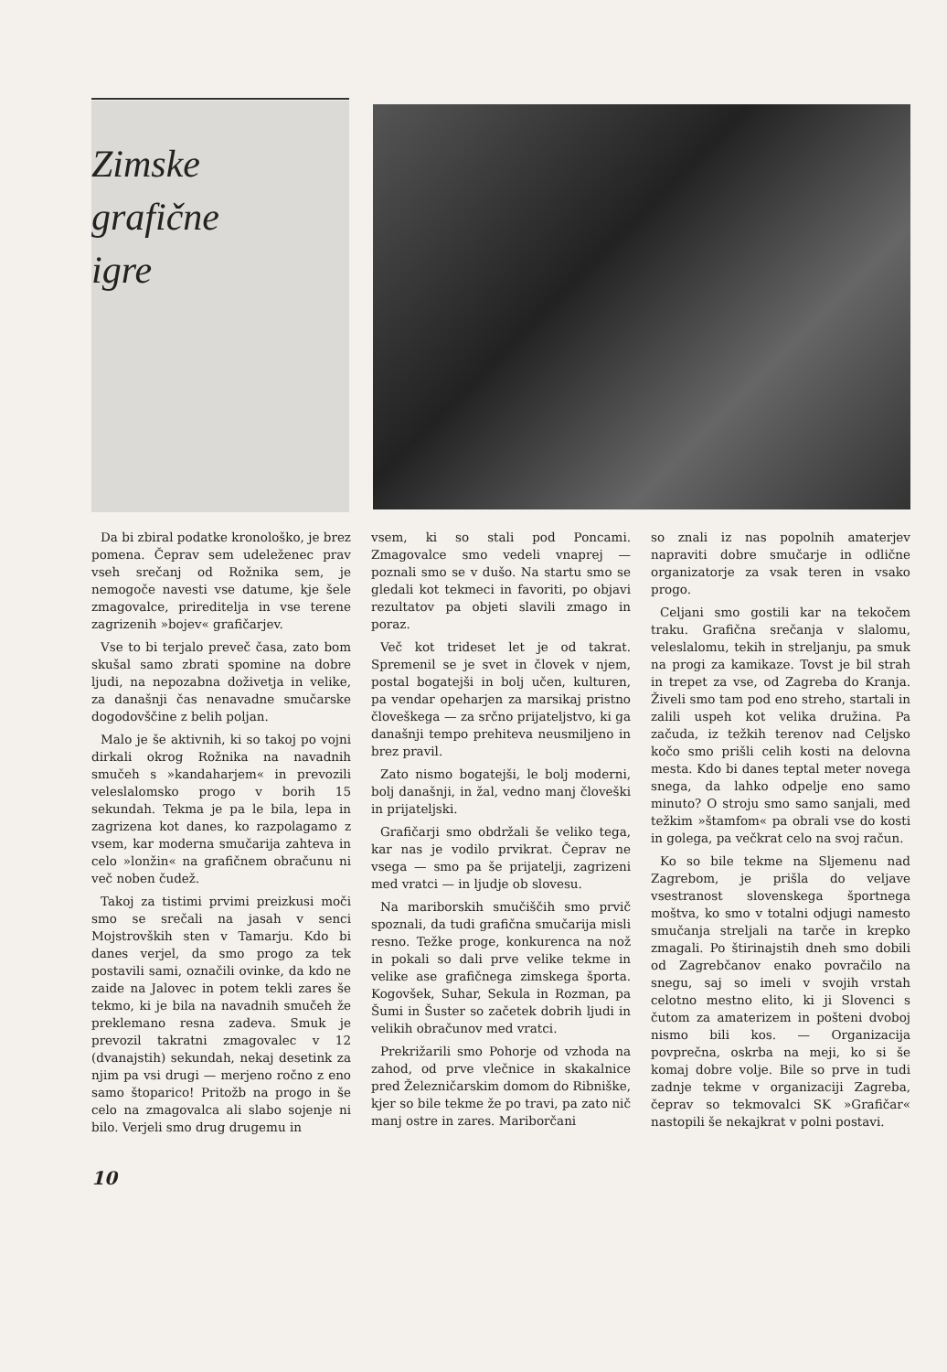Zimske
grafične
igre
Da bi zbiral podatke kronološko, je brez pomena. Čeprav sem udeleženec prav vseh srečanj od Rožnika sem, je nemogoče navesti vse datume, kje šele zmagovalce, prireditelja in vse terene zagrizenih »bojev« grafičarjev.
Vse to bi terjalo preveč časa, zato bom skušal samo zbrati spomine na dobre ljudi, na nepozabna doživetja in velike, za današnji čas nenavadne smučarske dogodovščine z belih poljan.
Malo je še aktivnih, ki so takoj po vojni dirkali okrog Rožnika na navadnih smučeh s »kandaharjem« in prevozili veleslalomsko progo v borih 15 sekundah. Tekma je pa le bila, lepa in zagrizena kot danes, ko razpolagamo z vsem, kar moderna smučarija zahteva in celo »lonžin« na grafičnem obračunu ni več noben čudež.
Takoj za tistimi prvimi preizkusi moči smo se srečali na jasah v senci Mojstrovških sten v Tamarju. Kdo bi danes verjel, da smo progo za tek postavili sami, označili ovinke, da kdo ne zaide na Jalovec in potem tekli zares še tekmo, ki je bila na navadnih smučeh že preklemano resna zadeva. Smuk je prevozil takratni zmagovalec v 12 (dvanajstih) sekundah, nekaj desetink za njim pa vsi drugi — merjeno ročno z eno samo štoparico! Pritožb na progo in še celo na zmagovalca ali slabo sojenje ni bilo. Verjeli smo drug drugemu in
vsem, ki so stali pod Poncami. Zmagovalce smo vedeli vnaprej — poznali smo se v dušo. Na startu smo se gledali kot tekmeci in favoriti, po objavi rezultatov pa objeti slavili zmago in poraz.
Več kot trideset let je od takrat. Spremenil se je svet in človek v njem, postal bogatejši in bolj učen, kulturen, pa vendar opeharjen za marsikaj pristno človeškega — za srčno prijateljstvo, ki ga današnji tempo prehiteva neusmiljeno in brez pravil.
Zato nismo bogatejši, le bolj moderni, bolj današnji, in žal, vedno manj človeški in prijateljski.
Grafičarji smo obdržali še veliko tega, kar nas je vodilo prvikrat. Čeprav ne vsega — smo pa še prijatelji, zagrizeni med vratci — in ljudje ob slovesu.
Na mariborskih smučiščih smo prvič spoznali, da tudi grafična smučarija misli resno. Težke proge, konkurenca na nož in pokali so dali prve velike tekme in velike ase grafičnega zimskega športa. Kogovšek, Suhar, Sekula in Rozman, pa Šumi in Šuster so začetek dobrih ljudi in velikih obračunov med vratci.
Prekrižarili smo Pohorje od vzhoda na zahod, od prve vlečnice in skakalnice pred Železničarskim domom do Ribniške, kjer so bile tekme že po travi, pa zato nič manj ostre in zares. Mariborčani
so znali iz nas popolnih amaterjev napraviti dobre smučarje in odlične organizatorje za vsak teren in vsako progo.
Celjani smo gostili kar na tekočem traku. Grafična srečanja v slalomu, veleslalomu, tekih in streljanju, pa smuk na progi za kamikaze. Tovst je bil strah in trepet za vse, od Zagreba do Kranja. Živeli smo tam pod eno streho, startali in zalili uspeh kot velika družina. Pa začuda, iz težkih terenov nad Celjsko kočo smo prišli celih kosti na delovna mesta. Kdo bi danes teptal meter novega snega, da lahko odpelje eno samo minuto? O stroju smo samo sanjali, med težkim »štamfom« pa obrali vse do kosti in golega, pa večkrat celo na svoj račun.
Ko so bile tekme na Sljemenu nad Zagrebom, je prišla do veljave vsestranost slovenskega športnega moštva, ko smo v totalni odjugi namesto smučanja streljali na tarče in krepko zmagali. Po štirinajstih dneh smo dobili od Zagrebčanov enako povračilo na snegu, saj so imeli v svojih vrstah celotno mestno elito, ki ji Slovenci s čutom za amaterizem in pošteni dvoboj nismo bili kos. — Organizacija povprečna, oskrba na meji, ko si še komaj dobre volje. Bile so prve in tudi zadnje tekme v organizaciji Zagreba, čeprav so tekmovalci SK »Grafičar« nastopili še nekajkrat v polni postavi.
10